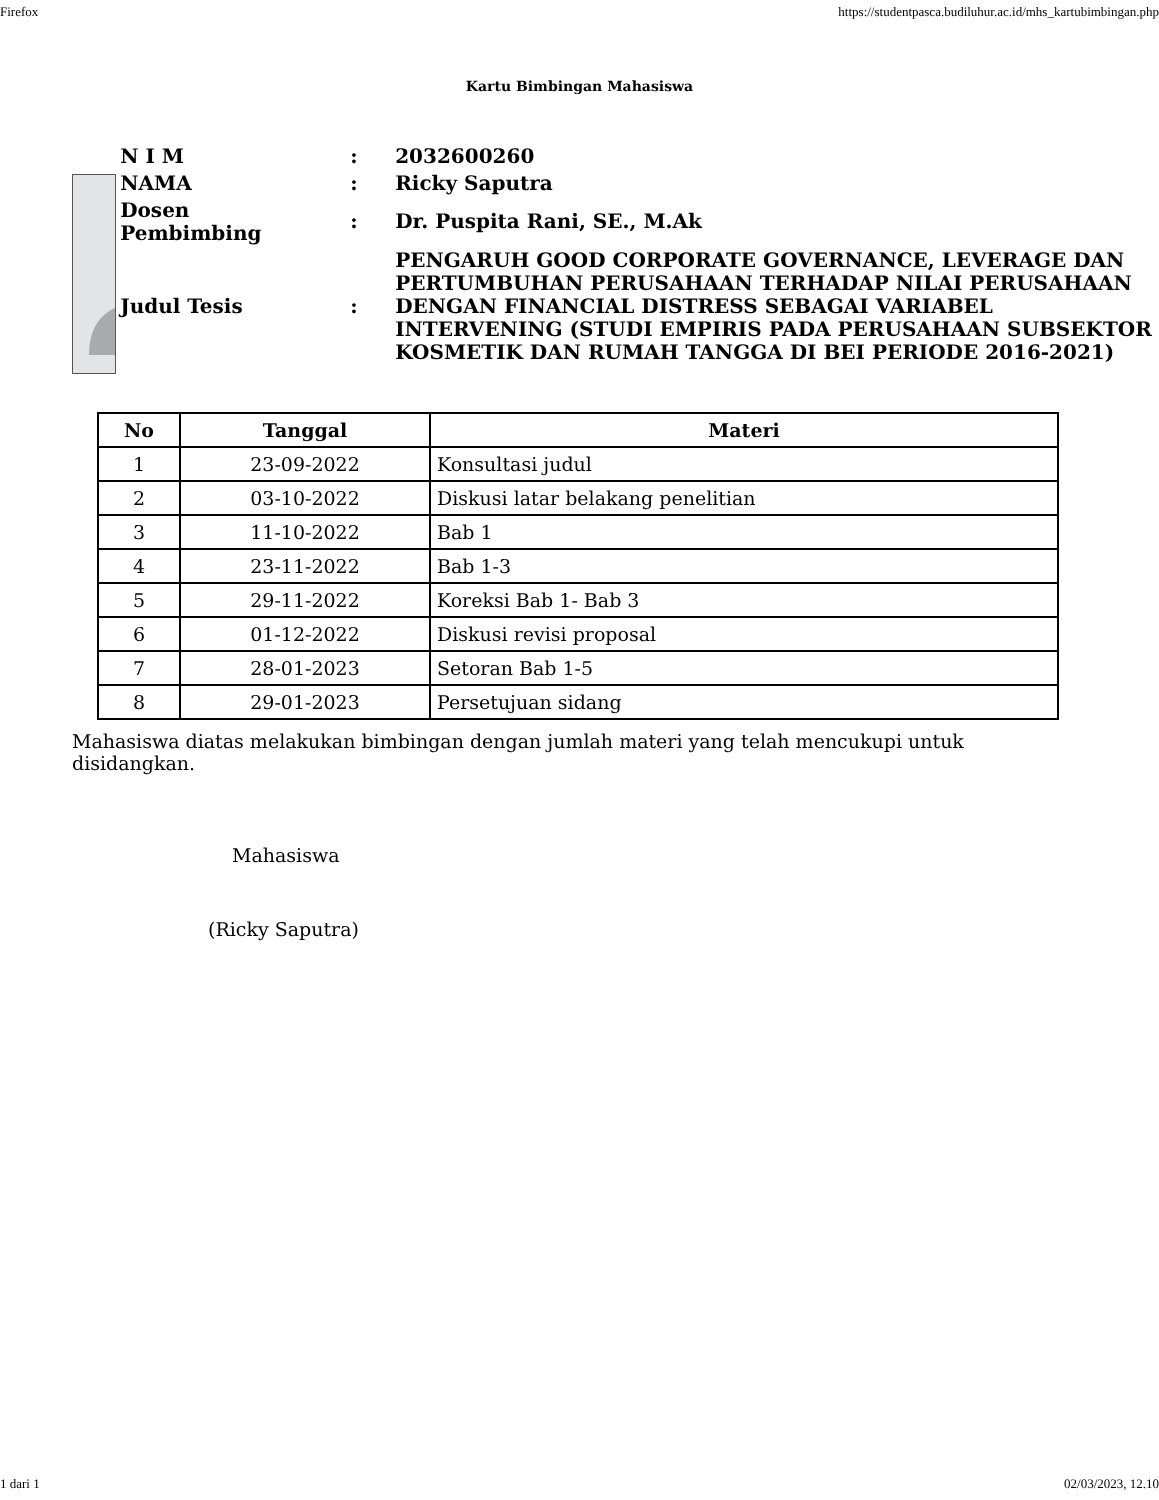Firefox https://studentpasca.budiluhur.ac.id/mhs_kartubimbingan.php
Kartu Bimbingan Mahasiswa
?
| N I M | : | 2032600260 |
| NAMA | : | Ricky Saputra |
| Dosen Pembimbing | : | Dr. Puspita Rani, SE., M.Ak |
| Judul Tesis | : | PENGARUH GOOD CORPORATE GOVERNANCE, LEVERAGE DAN PERTUMBUHAN PERUSAHAAN TERHADAP NILAI PERUSAHAAN DENGAN FINANCIAL DISTRESS SEBAGAI VARIABEL INTERVENING (STUDI EMPIRIS PADA PERUSAHAAN SUBSEKTOR KOSMETIK DAN RUMAH TANGGA DI BEI PERIODE 2016-2021) |
| No | Tanggal | Materi |
| --- | --- | --- |
| 1 | 23-09-2022 | Konsultasi judul |
| 2 | 03-10-2022 | Diskusi latar belakang penelitian |
| 3 | 11-10-2022 | Bab 1 |
| 4 | 23-11-2022 | Bab 1-3 |
| 5 | 29-11-2022 | Koreksi Bab 1- Bab 3 |
| 6 | 01-12-2022 | Diskusi revisi proposal |
| 7 | 28-01-2023 | Setoran Bab 1-5 |
| 8 | 29-01-2023 | Persetujuan sidang |
Mahasiswa diatas melakukan bimbingan dengan jumlah materi yang telah mencukupi untuk disidangkan.
Mahasiswa
(Ricky Saputra)
1 dari 1 02/03/2023, 12.10